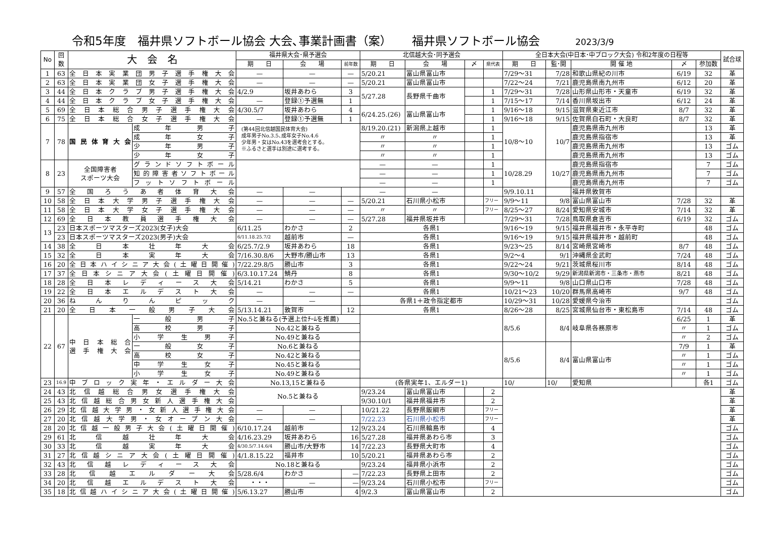令和5年度　福井県ソフトボール協会 大会､事業計画書（案） 福井県ソフトボール協会 2023/3/9
| No | 回 数 | 大 会 名 | | 福井県大会･県予選会 | | | 北信越大会･同予選会 | | | | 全日本大会(中日本･中ブロック大会) 令和2年度の日程等 | | | | | 試合球 |
| --- | --- | --- | --- | --- | --- | --- | --- | --- | --- | --- | --- | --- | --- | --- | --- | --- |
| | | | | 期 日 | 会 場 | 前年数 | 期 日 | 会 場 | 〆 | 県代表 | 期 日 | 監･開 | 開 催 地 | 〆 | 参加数 | |
| 1 | 63 | 全日本実業団男子選手権大会 | | — | — | — | 5/20.21 | 富山県富山市 | | | 7/29～31 | 7/28 | 和歌山県紀の川市 | 6/19 | 32 | 革 |
| 2 | 63 | 全日本実業団女子選手権大会 | | — | — | — | 5/20.21 | 富山県富山市 | | | 7/22～24 | 7/21 | 鹿児島県南九州市 | 6/12 | 20 | 革 |
| 3 | 44 | 全日本クラブ男子選手権大会 | | 4/2.9 | 坂井あわら | 3 | 5/27.28 | 長野県千曲市 | | 1 | 7/29～31 | 7/28 | 山形県山形市・天童市 | 6/19 | 32 | 革 |
| 4 | 44 | 全日本クラブ女子選手権大会 | | — | 登録①予選無 | 1 | | | | 1 | 7/15～17 | 7/14 | 香川県坂出市 | 6/12 | 24 | 革 |
| 5 | 69 | 全日本総合男子選手権大会 | | 4/30.5/7 | 坂井あわら | 4 | 6/24.25.(26) | 富山県富山市 | | 1 | 9/16～18 | 9/15 | 滋賀県東近江市 | 8/7 | 32 | 革 |
| 6 | 75 | 全日本総合女子選手権大会 | | — | 登録①予選無 | 1 | | | | 1 | 9/16～18 | 9/15 | 佐賀県白石町・大良町 | 8/7 | 32 | 革 |
| 7 | 78 | 国民体育大会 | 成年男子 | (第44回北信越国民体育大会) 成年男子No.3.5､成年女子No.4.6 少年男・女はNo.43を選考会とする。 ※ふるさと選手は別途に選考する。 | | | 8/19.20.(21) | 新潟県上越市 | | 1 | 10/8～10 | 10/7 | 鹿児島県南九州市 | | 13 | 革 |
| | | | 成年女子 | | | | 〃 | 〃 | | 1 | | | 鹿児島県指宿市 | | 13 | 革 |
| | | | 少年男子 | | | | 〃 | 〃 | | 1 | | | 鹿児島県南九州市 | | 13 | ゴム |
| | | | 少年女子 | | | | 〃 | 〃 | | 1 | | | 鹿児島県南九州市 | | 13 | ゴム |
| 8 | 23 | 全国障害者 スポーツ大会 | グランドソフトボール | | | | — | — | | 1 | 10/28.29 | 10/27 | 鹿児島県指宿市 | | 7 | ゴム |
| | | | 知的障害者ソフトボール | | | | — | — | | 1 | | | 鹿児島県南九州市 | | 7 | ゴム |
| | | | フットソフトボール | | | | — | — | | 1 | | | 鹿児島県南九州市 | | 7 | ゴム |
| 9 | 57 | 全国ろうあ者体育大会 | | — | — | | — | — | | | 9/9.10.11 | | 福井県敦賀市 | | | |
| 10 | 58 | 全日本大学男子選手権大会 | | — | — | — | 5/20.21 | 石川県小松市 | | フリー | 9/9～11 | 9/8 | 富山県富山市 | 7/28 | 32 | 革 |
| 11 | 58 | 全日本大学女子選手権大会 | | — | — | — | 〃 | 〃 | | フリー | 8/25～27 | 8/24 | 愛知県安城市 | 7/14 | 32 | 革 |
| 12 | 69 | 全日本教員選手権大会 | | — | — | — | 5/27.28 | 福井県坂井市 | | | 7/29～31 | 7/28 | 鳥取県倉吉市 | 6/19 | 32 | ゴム |
| 13 | 23 | 日本スポーツマスターズ2023(女子)大会 | | 6/11.25 | わかさ | 2 | 各県1 | | | | 9/16～19 | 9/15 | 福井県福井市・永平寺町 | | 48 | ゴム |
| | 23 | 日本スポーツマスターズ2023(男子)大会 | | 6/11.18.25.7/2 | 越前市 | — | 各県1 | | | | 9/16～19 | 9/15 | 福井県福井市・越前町 | | 48 | ゴム |
| 14 | 38 | 全日本壮年大会 | | 6/25.7/2.9 | 坂井あわら | 18 | 各県1 | | | | 9/23～25 | 8/14 | 宮崎県宮崎市 | 8/7 | 48 | ゴム |
| 15 | 32 | 全日本実年大会 | | 7/16.30.8/6 | 大野市/勝山市 | 13 | 各県1 | | | | 9/2～4 | 9/1 | 沖縄県金武町 | 7/24 | 48 | ゴム |
| 16 | 20 | 全日本ハイシニア大会(土曜日開催) | | 7/22.29.8/5 | 勝山市 | 3 | 各県1 | | | | 9/22～24 | 9/21 | 茨城県桜川市 | 8/14 | 48 | ゴム |
| 17 | 37 | 全日本シニア大会(土曜日開催) | | 6/3.10.17.24 | 鯖丹 | 8 | 各県1 | | | | 9/30～10/2 | 9/29 | 新潟県新潟市・三条市・燕市 | 8/21 | 48 | ゴム |
| 18 | 28 | 全日本レディース大会 | | 5/14.21 | わかさ | 5 | 各県1 | | | | 9/9～11 | 9/8 | 山口県山口市 | 7/28 | 48 | ゴム |
| 19 | 22 | 全日本エルデスト大会 | | — | — | — | 各県1 | | | | 10/21～23 | 10/20 | 群馬県高崎市 | 9/7 | 48 | ゴム |
| 20 | 36 | ねんりんピック | | — | — | | 各県1＋政令指定都市 | | | | 10/29～31 | 10/28 | 愛媛県今治市 | | | ゴム |
| 21 | 20 | 全日本一般男子大会 | | 5/13.14.21 | 敦賀市 | 12 | 各県1 | | | | 8/26～28 | 8/25 | 宮城県仙台市・東松島市 | 7/14 | 48 | ゴム |
| 22 | 67 | 中日本総合 選手権大会 | 一般男子 | No.5と兼ねる(予選上位ﾁｰﾑを推薦) | | | | | | | 8/5.6 | 8/4 | 岐阜県各務原市 | 6/25 | 1 | 革 |
| | | | 高校男子 | No.42と兼ねる | | | | | | | | | | 〃 | 1 | ゴム |
| | | | 小学生男子 | No.49と兼ねる | | | | | | | | | | 〃 | 2 | ゴム |
| | | | 一般女子 | No.6と兼ねる | | | | | | | 8/5.6 | 8/4 | 富山県富山市 | 7/9 | 1 | 革 |
| | | | 高校女子 | No.42と兼ねる | | | | | | | | | | 〃 | 1 | ゴム |
| | | | 中学生女子 | No.45と兼ねる | | | | | | | | | | 〃 | 1 | ゴム |
| | | | 小学生女子 | No.49と兼ねる | | | | | | | | | | 〃 | 1 | ゴム |
| 23 | 16.9 | 中ブロック実年・エルダー大会 | | No.13,15と兼ねる | | | (各県実年1、エルダー1) | | | | 10/ | 10/ | 愛知県 | | 各1 | ゴム |
| 24 | 43 | 北信越総合男女選手権大会 | | No.5と兼ねる | | | 9/23.24 | 富山県富山市 | | 2 | | | | | | 革 |
| 25 | 43 | 北信越総合男女新人選手権大会 | | | | | 9/30.10/1 | 福井県福井市 | | 2 | | | | | | 革 |
| 26 | 29 | 北信越大学男・女新人選手権大会 | | — | — | | 10/21.22 | 長野県飯綱市 | | フリー | | | | | | 革 |
| 27 | 20 | 北信越大学男・女オープン大会 | | — | — | | 7/22.23 | 石川県小松市 | | フリー | | | | | | 革 |
| 28 | 20 | 北信越一般男子大会(土曜日開催) | | 6/10.17.24 | 越前市 | 12 | 9/23.24 | 石川県輪島市 | | 4 | | | | | | ゴム |
| 29 | 61 | 北信越壮年大会 | | 4/16.23.29 | 坂井あわら | 16 | 5/27.28 | 福井県あわら市 | | 3 | | | | | | ゴム |
| 30 | 33 | 北信越実年大会 | | 4/30.5/7.14.6/4 | 勝山市/大野市 | 14 | 7/22.23 | 長野県大町市 | | 4 | | | | | | ゴム |
| 31 | 27 | 北信越シニア大会(土曜日開催) | | 4/1.8.15.22 | 福井市 | 10 | 5/20.21 | 福井県あわら市 | | 2 | | | | | | ゴム |
| 32 | 43 | 北信越レディース大会 | | No.18と兼ねる | | | 9/23.24 | 福井県小浜市 | | 2 | | | | | | ゴム |
| 33 | 28 | 北信越エルダー大会 | | 5/28.6/4 | わかさ | — | 7/22.23 | 長野県上田市 | | 2 | | | | | | ゴム |
| 34 | 20 | 北信越エルデスト大会 | | ・・・ | — | — | 9/23.24 | 石川県小松市 | | フリー | | | | | | ゴム |
| 35 | 18 | 北信越ハイシニア大会(土曜日開催) | | 5/6.13.27 | 勝山市 | 4 | 9/2.3 | 富山県富山市 | | 2 | | | | | | ゴム |